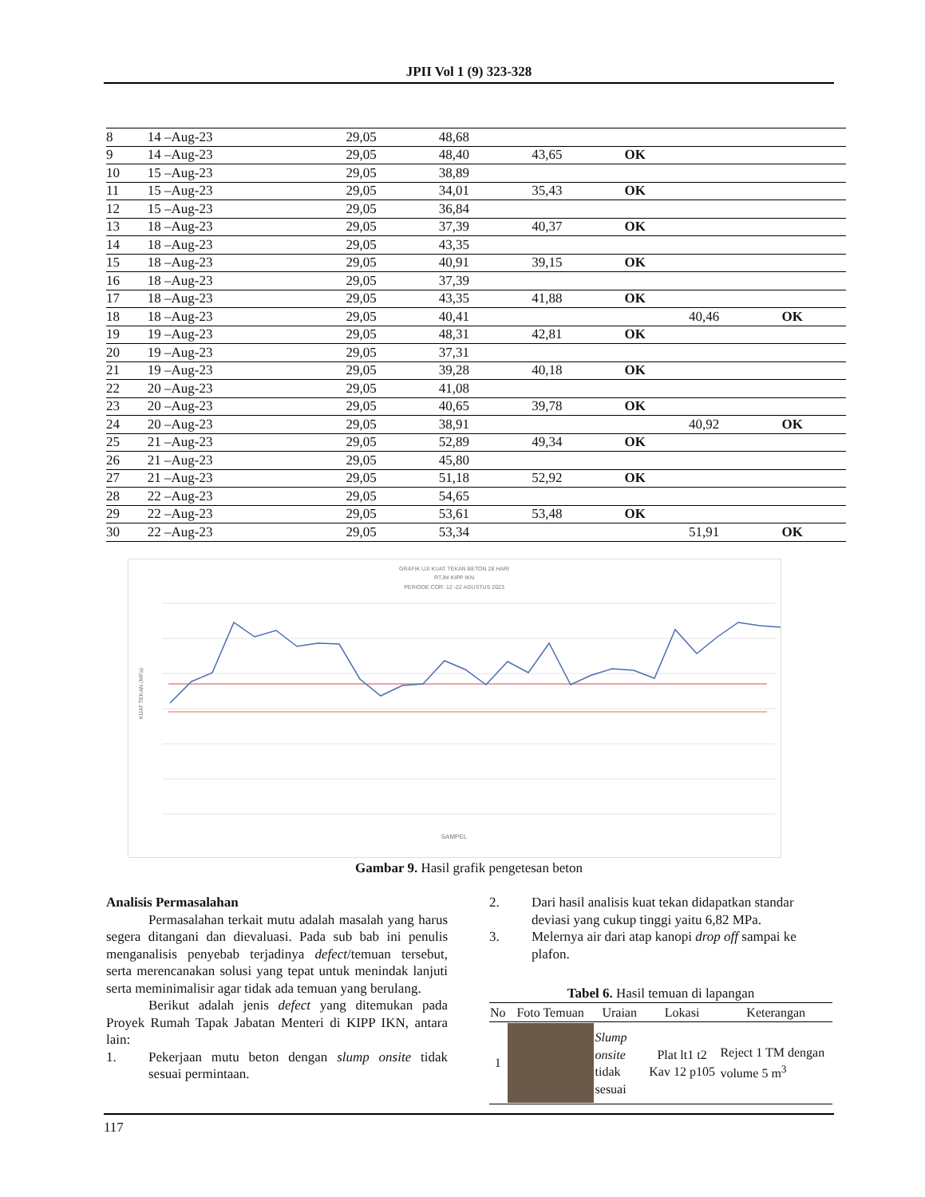JPII Vol 1 (9) 323-328
| 8 | 14 –Aug-23 | 29,05 | 48,68 | | | | |
| 9 | 14 –Aug-23 | 29,05 | 48,40 | 43,65 | OK | | |
| 10 | 15 –Aug-23 | 29,05 | 38,89 | | | | |
| 11 | 15 –Aug-23 | 29,05 | 34,01 | 35,43 | OK | | |
| 12 | 15 –Aug-23 | 29,05 | 36,84 | | | | |
| 13 | 18 –Aug-23 | 29,05 | 37,39 | 40,37 | OK | | |
| 14 | 18 –Aug-23 | 29,05 | 43,35 | | | | |
| 15 | 18 –Aug-23 | 29,05 | 40,91 | 39,15 | OK | | |
| 16 | 18 –Aug-23 | 29,05 | 37,39 | | | | |
| 17 | 18 –Aug-23 | 29,05 | 43,35 | 41,88 | OK | | |
| 18 | 18 –Aug-23 | 29,05 | 40,41 | | | 40,46 | OK |
| 19 | 19 –Aug-23 | 29,05 | 48,31 | 42,81 | OK | | |
| 20 | 19 –Aug-23 | 29,05 | 37,31 | | | | |
| 21 | 19 –Aug-23 | 29,05 | 39,28 | 40,18 | OK | | |
| 22 | 20 –Aug-23 | 29,05 | 41,08 | | | | |
| 23 | 20 –Aug-23 | 29,05 | 40,65 | 39,78 | OK | | |
| 24 | 20 –Aug-23 | 29,05 | 38,91 | | | 40,92 | OK |
| 25 | 21 –Aug-23 | 29,05 | 52,89 | 49,34 | OK | | |
| 26 | 21 –Aug-23 | 29,05 | 45,80 | | | | |
| 27 | 21 –Aug-23 | 29,05 | 51,18 | 52,92 | OK | | |
| 28 | 22 –Aug-23 | 29,05 | 54,65 | | | | |
| 29 | 22 –Aug-23 | 29,05 | 53,61 | 53,48 | OK | | |
| 30 | 22 –Aug-23 | 29,05 | 53,34 | | | 51,91 | OK |
GRAFIK UJI KUAT TEKAN BETON 28 HARI
RTJM KIPP IKN
PERIODE COR: 12 -22 AGUSTUS 2023
SAMPEL
KUAT TEKAN (MPa)
Gambar 9. Hasil grafik pengetesan beton
Analisis Permasalahan
Permasalahan terkait mutu adalah masalah yang harus segera ditangani dan dievaluasi. Pada sub bab ini penulis menganalisis penyebab terjadinya defect/temuan tersebut, serta merencanakan solusi yang tepat untuk menindak lanjuti serta meminimalisir agar tidak ada temuan yang berulang.
Berikut adalah jenis defect yang ditemukan pada Proyek Rumah Tapak Jabatan Menteri di KIPP IKN, antara lain:
1. Pekerjaan mutu beton dengan slump onsite tidak sesuai permintaan.
2. Dari hasil analisis kuat tekan didapatkan standar deviasi yang cukup tinggi yaitu 6,82 MPa.
3. Melernya air dari atap kanopi drop off sampai ke plafon.
Tabel 6. Hasil temuan di lapangan
| No | Foto Temuan | Uraian | Lokasi | Keterangan |
| --- | --- | --- | --- | --- |
| 1 | | Slump onsite tidak sesuai | Plat lt1 t2 Kav 12 p105 | Reject 1 TM dengan volume 5 m<sup>3</sup> |
117